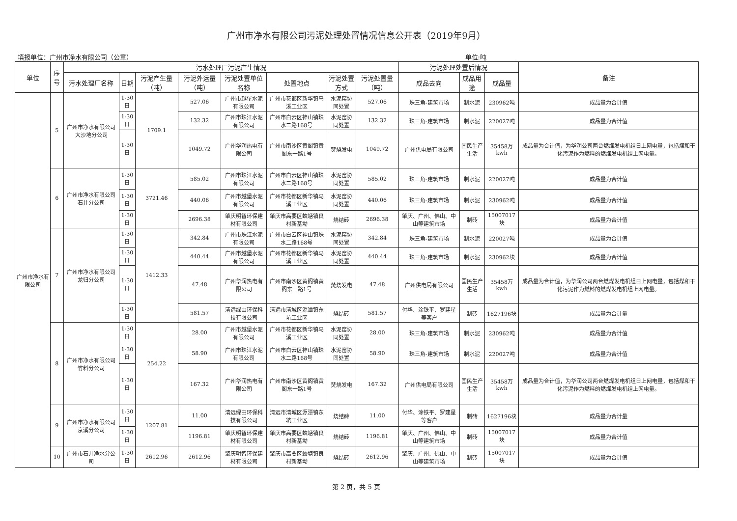广州市净水有限公司污泥处理处置情况信息公开表（2019年9月）
填报单位：广州市净水有限公司（公章） 单位:吨
| 单位 | 序号 | 污水处理厂污泥产生情况 | | | | | | | | 污泥处理处置后情况 | | | 备注 |
| --- | --- | --- | --- | --- | --- | --- | --- | --- | --- | --- | --- | --- | --- |
| | | 污水处理厂名称 | 日期 | 污泥产生量（吨） | 污泥外运量（吨） | 污泥处置单位名称 | 处置地点 | 污泥处置方式 | 污泥处置量（吨） | 成品去向 | 成品用途 | 成品量 | |
| 广州市净水有限公司 | 5 | 广州市净水有限公司大沙地分公司 | 1-30日 | 1709.1 | 527.06 | 广州市越堡水泥有限公司 | 广州市花都区新华镇马溪工业区 | 水泥窑协同处置 | 527.06 | 珠三角-建筑市场 | 制水泥 | 230962吨 | 成品量为合计值 |
| | | | 1-30日 | | 132.32 | 广州市珠江水泥有限公司 | 广州市白云区神山镇珠水二路168号 | 水泥窑协同处置 | 132.32 | 珠三角-建筑市场 | 制水泥 | 220027吨 | 成品量为合计值 |
| | | | 1-30日 | | 1049.72 | 广州华润热电有限公司 | 广州市南沙区黄阁镇黄阁东一路1号 | 焚烧发电 | 1049.72 | 广州供电局有限公司 | 国民生产生活 | 35458万kwh | 成品量为合计值，为华润公司两台燃煤发电机组日上网电量，包括煤和干化污泥作为燃料的燃煤发电机组上网电量。 |
| | 6 | 广州市净水有限公司石井分公司 | 1-30日 | 3721.46 | 585.02 | 广州市珠江水泥有限公司 | 广州市白云区神山镇珠水二路168号 | 水泥窑协同处置 | 585.02 | 珠三角-建筑市场 | 制水泥 | 220027吨 | 成品量为合计值 |
| | | | 1-30日 | | 440.06 | 广州市越堡水泥有限公司 | 广州市花都区新华镇马溪工业区 | 水泥窑协同处置 | 440.06 | 珠三角-建筑市场 | 制水泥 | 230962吨 | 成品量为合计值 |
| | | | 1-30日 | | 2696.38 | 肇庆明智环保建材有限公司 | 肇庆市高要区蛟塘镇良村新基坳 | 烧结砖 | 2696.38 | 肇庆、广州、佛山、中山等建筑市场 | 制砖 | 15007017块 | 成品量为合计值 |
| | 7 | 广州市净水有限公司龙归分公司 | 1-30日 | 1412.33 | 342.84 | 广州市珠江水泥有限公司 | 广州市白云区神山镇珠水二路168号 | 水泥窑协同处置 | 342.84 | 珠三角-建筑市场 | 制水泥 | 220027吨 | 成品量为合计值 |
| | | | 1-30日 | | 440.44 | 广州市越堡水泥有限公司 | 广州市花都区新华镇马溪工业区 | 水泥窑协同处置 | 440.44 | 珠三角-建筑市场 | 制水泥 | 230962块 | 成品量为合计值 |
| | | | 1-30日 | | 47.48 | 广州华润热电有限公司 | 广州市南沙区黄阁镇黄阁东一路1号 | 焚烧发电 | 47.48 | 广州供电局有限公司 | 国民生产生活 | 35458万kwh | 成品量为合计值，为华润公司两台燃煤发电机组日上网电量，包括煤和干化污泥作为燃料的燃煤发电机组上网电量。 |
| | | | 1-30日 | | 581.57 | 清远绿由环保科技有限公司 | 清远市清城区源潭镇东坑工业区 | 烧结砖 | 581.57 | 付华、涂铁平、罗建星等客户 | 制砖 | 1627196块 | 成品量为合计量 |
| | 8 | 广州市净水有限公司竹料分公司 | 1-30日 | 254.22 | 28.00 | 广州市越堡水泥有限公司 | 广州市花都区新华镇马溪工业区 | 水泥窑协同处置 | 28.00 | 珠三角-建筑市场 | 制水泥 | 230962吨 | 成品量为合计值 |
| | | | 1-30日 | | 58.90 | 广州市珠江水泥有限公司 | 广州市白云区神山镇珠水二路168号 | 水泥窑协同处置 | 58.90 | 珠三角-建筑市场 | 制水泥 | 220027吨 | 成品量为合计值 |
| | | | 1-30日 | | 167.32 | 广州华润热电有限公司 | 广州市南沙区黄阁镇黄阁东一路1号 | 焚烧发电 | 167.32 | 广州供电局有限公司 | 国民生产生活 | 35458万kwh | 成品量为合计值，为华润公司两台燃煤发电机组日上网电量，包括煤和干化污泥作为燃料的燃煤发电机组上网电量。 |
| | 9 | 广州市净水有限公司京溪分公司 | 1-30日 | 1207.81 | 11.00 | 清远绿由环保科技有限公司 | 清远市清城区源潭镇东坑工业区 | 烧结砖 | 11.00 | 付华、涂铁平、罗建星等客户 | 制砖 | 1627196块 | 成品量为合计量 |
| | | | 1-30日 | | 1196.81 | 肇庆明智环保建材有限公司 | 肇庆市高要区蛟塘镇良村新基坳 | 烧结砖 | 1196.81 | 肇庆、广州、佛山、中山等建筑市场 | 制砖 | 15007017块 | 成品量为合计值 |
| | 10 | 广州市石井净水分公司 | 1-30日 | 2612.96 | 2612.96 | 肇庆明智环保建材有限公司 | 肇庆市高要区蛟塘镇良村新基坳 | 烧结砖 | 2612.96 | 肇庆、广州、佛山、中山等建筑市场 | 制砖 | 15007017块 | 成品量为合计值 |
第 2 页，共 5 页